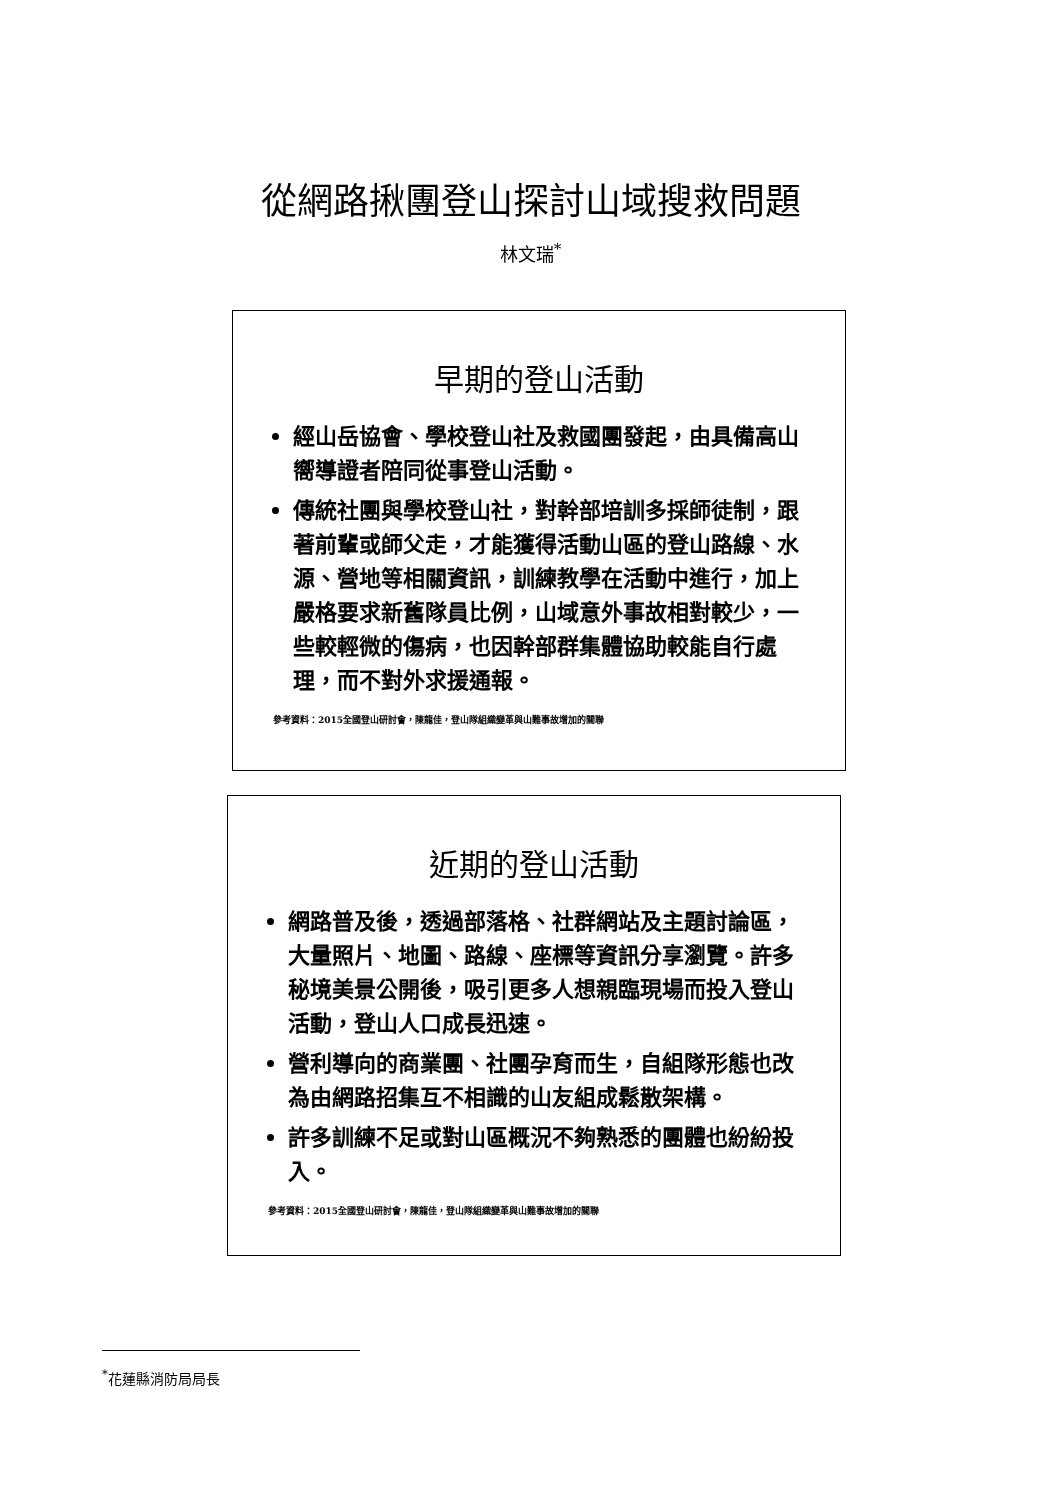從網路揪團登山探討山域搜救問題
林文瑞<sup>*</sup>
早期的登山活動
經山岳協會、學校登山社及救國團發起，由具備高山嚮導證者陪同從事登山活動。
傳統社團與學校登山社，對幹部培訓多採師徒制，跟著前輩或師父走，才能獲得活動山區的登山路線、水源、營地等相關資訊，訓練教學在活動中進行，加上嚴格要求新舊隊員比例，山域意外事故相對較少，一些較輕微的傷病，也因幹部群集體協助較能自行處理，而不對外求援通報。
參考資料：2015全國登山研討會，陳龍佳，登山隊組織變革與山難事故增加的關聯
近期的登山活動
網路普及後，透過部落格、社群網站及主題討論區，大量照片、地圖、路線、座標等資訊分享瀏覽。許多秘境美景公開後，吸引更多人想親臨現場而投入登山活動，登山人口成長迅速。
營利導向的商業團、社團孕育而生，自組隊形態也改為由網路招集互不相識的山友組成鬆散架構。
許多訓練不足或對山區概況不夠熟悉的團體也紛紛投入。
參考資料：2015全國登山研討會，陳龍佳，登山隊組織變革與山難事故增加的關聯
<sup>*</sup> 花蓮縣消防局局長